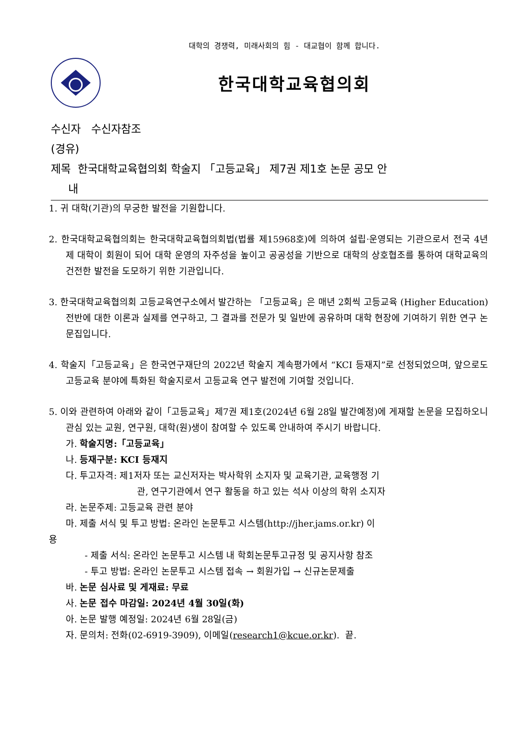대학의 경쟁력, 미래사회의 힘 - 대교협이 함께 합니다.
한국대학교육협의회
수신자 수신자참조
(경유)
제목 한국대학교육협의회 학술지 「고등교육」 제7권 제1호 논문 공모 안
내
1. 귀 대학(기관)의 무궁한 발전을 기원합니다.
2. 한국대학교육협의회는 한국대학교육협의회법(법률 제15968호)에 의하여 설립·운영되는 기관으로서 전국 4년제 대학이 회원이 되어 대학 운영의 자주성을 높이고 공공성을 기반으로 대학의 상호협조를 통하여 대학교육의 건전한 발전을 도모하기 위한 기관입니다.
3. 한국대학교육협의회 고등교육연구소에서 발간하는 「고등교육」은 매년 2회씩 고등교육 (Higher Education) 전반에 대한 이론과 실제를 연구하고, 그 결과를 전문가 및 일반에 공유하며 대학 현장에 기여하기 위한 연구 논문집입니다.
4. 학술지「고등교육」은 한국연구재단의 2022년 학술지 계속평가에서 “KCI 등재지”로 선정되었으며, 앞으로도 고등교육 분야에 특화된 학술지로서 고등교육 연구 발전에 기여할 것입니다.
5. 이와 관련하여 아래와 같이「고등교육」제7권 제1호(2024년 6월 28일 발간예정)에 게재할 논문을 모집하오니 관심 있는 교원, 연구원, 대학(원)생이 참여할 수 있도록 안내하여 주시기 바랍니다.
가. 학술지명:「고등교육」
나. 등재구분: KCI 등재지
다. 투고자격: 제1저자 또는 교신저자는 박사학위 소지자 및 교육기관, 교육행정 기
관, 연구기관에서 연구 활동을 하고 있는 석사 이상의 학위 소지자
라. 논문주제: 고등교육 관련 분야
마. 제출 서식 및 투고 방법: 온라인 논문투고 시스템(http://jher.jams.or.kr) 이
용
- 제출 서식: 온라인 논문투고 시스템 내 학회논문투고규정 및 공지사항 참조
- 투고 방법: 온라인 논문투고 시스템 접속 → 회원가입 → 신규논문제출
바. 논문 심사료 및 게재료: 무료
사. 논문 접수 마감일: 2024년 4월 30일(화)
아. 논문 발행 예정일: 2024년 6월 28일(금)
자. 문의처: 전화(02-6919-3909), 이메일(research1@kcue.or.kr). 끝.